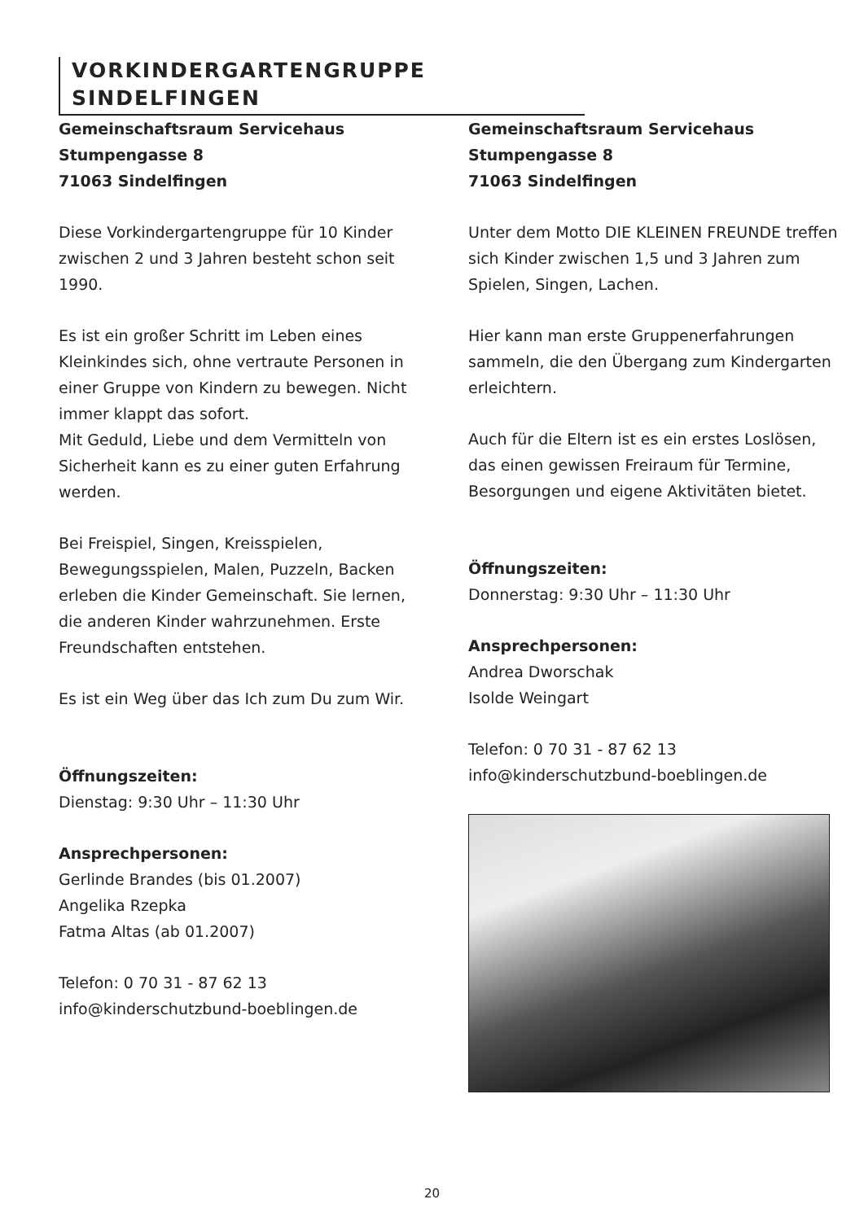VORKINDERGARTENGRUPPE SINDELFINGEN
Gemeinschaftsraum Servicehaus
Stumpengasse 8
71063 Sindelfingen
Diese Vorkindergartengruppe für 10 Kinder zwischen 2 und 3 Jahren besteht schon seit 1990.
Es ist ein großer Schritt im Leben eines Kleinkindes sich, ohne vertraute Personen in einer Gruppe von Kindern zu bewegen. Nicht immer klappt das sofort.
Mit Geduld, Liebe und dem Vermitteln von Sicherheit kann es zu einer guten Erfahrung werden.
Bei Freispiel, Singen, Kreisspielen, Bewegungsspielen, Malen, Puzzeln, Backen erleben die Kinder Gemeinschaft. Sie lernen, die anderen Kinder wahrzunehmen. Erste Freundschaften entstehen.
Es ist ein Weg über das Ich zum Du zum Wir.
Öffnungszeiten:
Dienstag: 9:30 Uhr – 11:30 Uhr
Ansprechpersonen:
Gerlinde Brandes (bis 01.2007)
Angelika Rzepka
Fatma Altas (ab 01.2007)
Telefon: 0 70 31 - 87 62 13
info@kinderschutzbund-boeblingen.de
Gemeinschaftsraum Servicehaus
Stumpengasse 8
71063 Sindelfingen
Unter dem Motto DIE KLEINEN FREUNDE treffen sich Kinder zwischen 1,5 und 3 Jahren zum Spielen, Singen, Lachen.
Hier kann man erste Gruppenerfahrungen sammeln, die den Übergang zum Kindergarten erleichtern.
Auch für die Eltern ist es ein erstes Loslösen, das einen gewissen Freiraum für Termine, Besorgungen und eigene Aktivitäten bietet.
Öffnungszeiten:
Donnerstag: 9:30 Uhr – 11:30 Uhr
Ansprechpersonen:
Andrea Dworschak
Isolde Weingart
Telefon: 0 70 31 - 87 62 13
info@kinderschutzbund-boeblingen.de
20